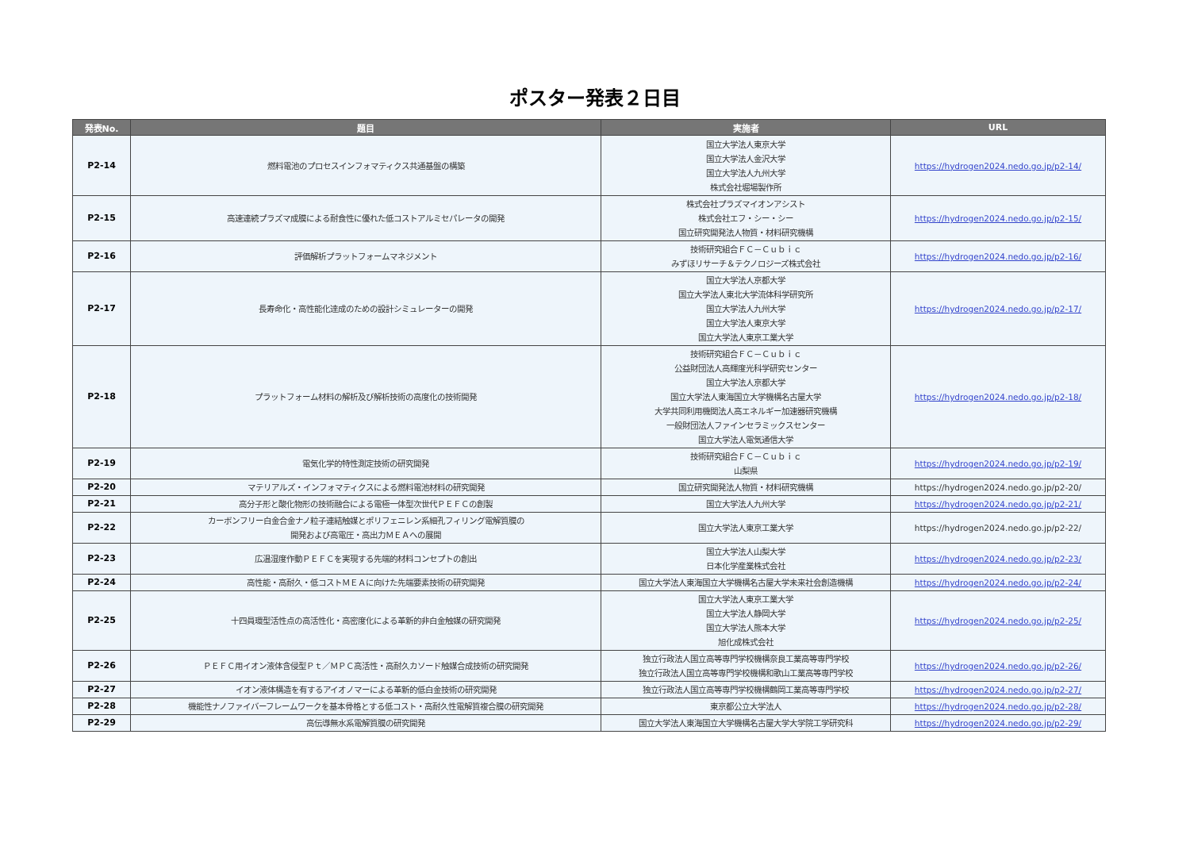ポスター発表２日目
| 発表No. | 題目 | 実施者 | URL |
| --- | --- | --- | --- |
| P2-14 | 燃料電池のプロセスインフォマティクス共通基盤の構築 | 国立大学法人東京大学 国立大学法人金沢大学 国立大学法人九州大学 株式会社堀場製作所 | https://hydrogen2024.nedo.go.jp/p2-14/ |
| P2-15 | 高速連続プラズマ成膜による耐食性に優れた低コストアルミセパレータの開発 | 株式会社プラズマイオンアシスト 株式会社エフ・シー・シー 国立研究開発法人物質・材料研究機構 | https://hydrogen2024.nedo.go.jp/p2-15/ |
| P2-16 | 評価解析プラットフォームマネジメント | 技術研究組合ＦＣ－Ｃｕｂｉｃ みずほリサーチ＆テクノロジーズ株式会社 | https://hydrogen2024.nedo.go.jp/p2-16/ |
| P2-17 | 長寿命化・高性能化達成のための設計シミュレーターの開発 | 国立大学法人京都大学 国立大学法人東北大学流体科学研究所 国立大学法人九州大学 国立大学法人東京大学 国立大学法人東京工業大学 | https://hydrogen2024.nedo.go.jp/p2-17/ |
| P2-18 | プラットフォーム材料の解析及び解析技術の高度化の技術開発 | 技術研究組合ＦＣ－Ｃｕｂｉｃ 公益財団法人高輝度光科学研究センター 国立大学法人京都大学 国立大学法人東海国立大学機構名古屋大学 大学共同利用機関法人高エネルギー加速器研究機構 一般財団法人ファインセラミックスセンター 国立大学法人電気通信大学 | https://hydrogen2024.nedo.go.jp/p2-18/ |
| P2-19 | 電気化学的特性測定技術の研究開発 | 技術研究組合ＦＣ－Ｃｕｂｉｃ 山梨県 | https://hydrogen2024.nedo.go.jp/p2-19/ |
| P2-20 | マテリアルズ・インフォマティクスによる燃料電池材料の研究開発 | 国立研究開発法人物質・材料研究機構 | https://hydrogen2024.nedo.go.jp/p2-20/ |
| P2-21 | 高分子形と酸化物形の技術融合による電極一体型次世代ＰＥＦＣの創製 | 国立大学法人九州大学 | https://hydrogen2024.nedo.go.jp/p2-21/ |
| P2-22 | カーボンフリー白金合金ナノ粒子連結触媒とポリフェニレン系細孔フィリング電解質膜の 開発および高電圧・高出力ＭＥＡへの展開 | 国立大学法人東京工業大学 | https://hydrogen2024.nedo.go.jp/p2-22/ |
| P2-23 | 広温湿度作動ＰＥＦＣを実現する先端的材料コンセプトの創出 | 国立大学法人山梨大学 日本化学産業株式会社 | https://hydrogen2024.nedo.go.jp/p2-23/ |
| P2-24 | 高性能・高耐久・低コストＭＥＡに向けた先端要素技術の研究開発 | 国立大学法人東海国立大学機構名古屋大学未来社会創造機構 | https://hydrogen2024.nedo.go.jp/p2-24/ |
| P2-25 | 十四員環型活性点の高活性化・高密度化による革新的非白金触媒の研究開発 | 国立大学法人東京工業大学 国立大学法人静岡大学 国立大学法人熊本大学 旭化成株式会社 | https://hydrogen2024.nedo.go.jp/p2-25/ |
| P2-26 | ＰＥＦＣ用イオン液体含侵型Ｐｔ／ＭＰＣ高活性・高耐久カソード触媒合成技術の研究開発 | 独立行政法人国立高等専門学校機構奈良工業高等専門学校 独立行政法人国立高等専門学校機構和歌山工業高等専門学校 | https://hydrogen2024.nedo.go.jp/p2-26/ |
| P2-27 | イオン液体構造を有するアイオノマーによる革新的低白金技術の研究開発 | 独立行政法人国立高等専門学校機構鶴岡工業高等専門学校 | https://hydrogen2024.nedo.go.jp/p2-27/ |
| P2-28 | 機能性ナノファイバーフレームワークを基本骨格とする低コスト・高耐久性電解質複合膜の研究開発 | 東京都公立大学法人 | https://hydrogen2024.nedo.go.jp/p2-28/ |
| P2-29 | 高伝導無水系電解質膜の研究開発 | 国立大学法人東海国立大学機構名古屋大学大学院工学研究科 | https://hydrogen2024.nedo.go.jp/p2-29/ |